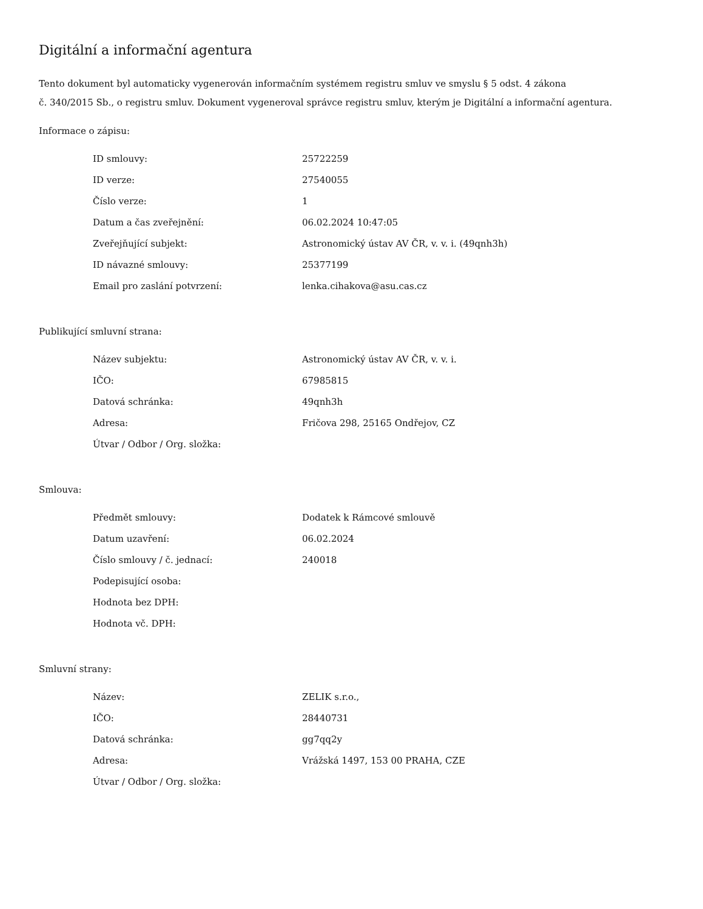Digitální a informační agentura
Tento dokument byl automaticky vygenerován informačním systémem registru smluv ve smyslu § 5 odst. 4 zákona
č. 340/2015 Sb., o registru smluv. Dokument vygeneroval správce registru smluv, kterým je Digitální a informační agentura.
Informace o zápisu:
| ID smlouvy: | 25722259 |
| ID verze: | 27540055 |
| Číslo verze: | 1 |
| Datum a čas zveřejnění: | 06.02.2024 10:47:05 |
| Zveřejňující subjekt: | Astronomický ústav AV ČR, v. v. i. (49qnh3h) |
| ID návazné smlouvy: | 25377199 |
| Email pro zaslání potvrzení: | lenka.cihakova@asu.cas.cz |
Publikující smluvní strana:
| Název subjektu: | Astronomický ústav AV ČR, v. v. i. |
| IČO: | 67985815 |
| Datová schránka: | 49qnh3h |
| Adresa: | Fričova 298, 25165 Ondřejov, CZ |
| Útvar / Odbor / Org. složka: | |
Smlouva:
| Předmět smlouvy: | Dodatek k Rámcové smlouvě |
| Datum uzavření: | 06.02.2024 |
| Číslo smlouvy / č. jednací: | 240018 |
| Podepisující osoba: | |
| Hodnota bez DPH: | |
| Hodnota vč. DPH: | |
Smluvní strany:
| Název: | ZELIK s.r.o., |
| IČO: | 28440731 |
| Datová schránka: | gg7qq2y |
| Adresa: | Vrážská 1497, 153 00 PRAHA, CZE |
| Útvar / Odbor / Org. složka: | |